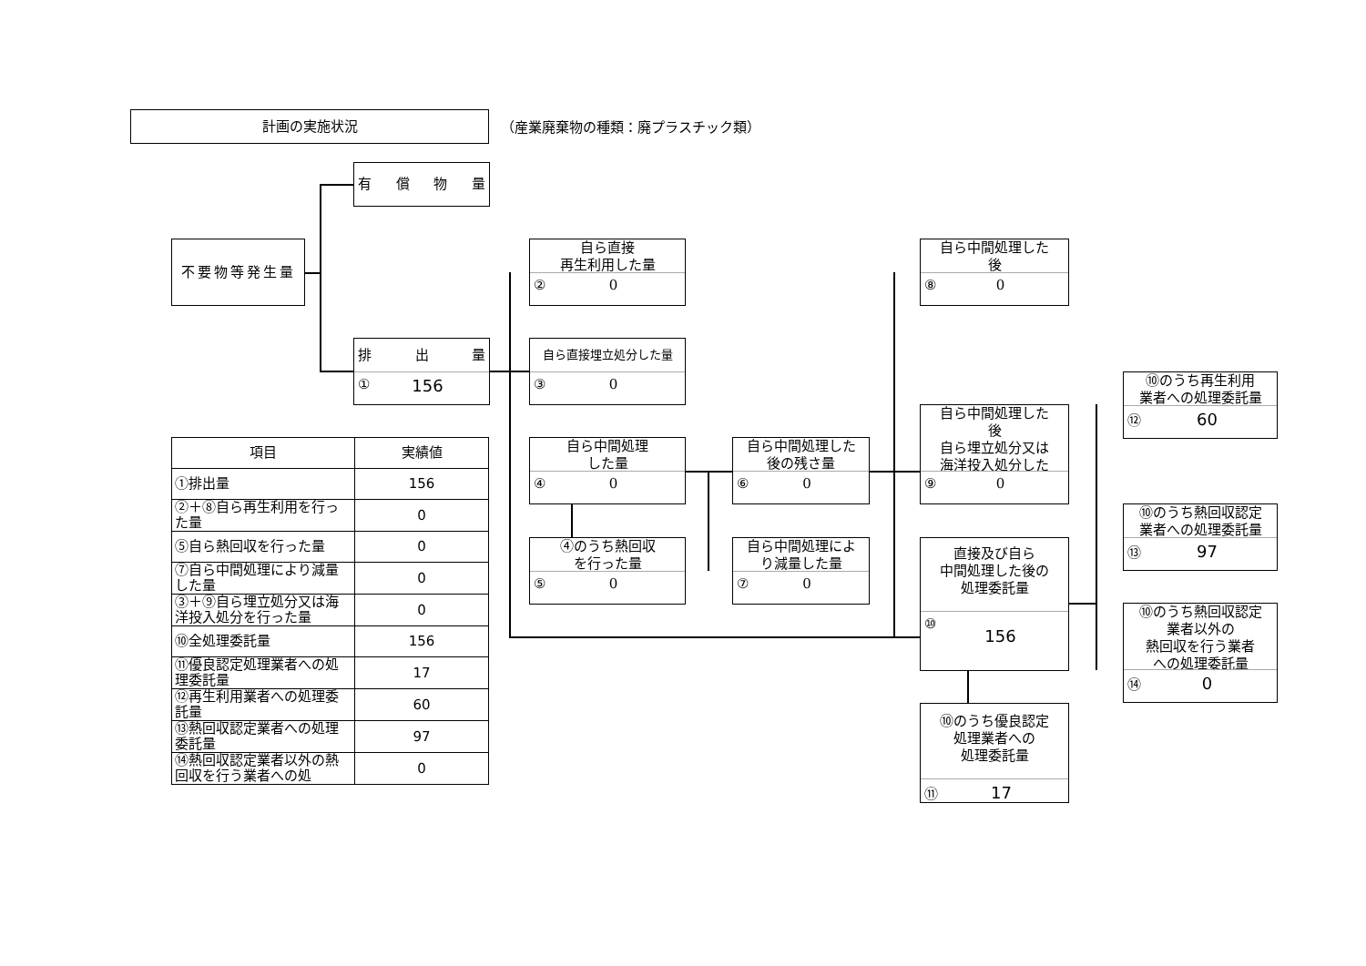計画の実施状況
（産業廃棄物の種類：廃プラスチック類）
不要物等発生量
有 償 物 量
排 出 量
① 156
自ら直接
再生利用した量
② 0
自ら直接埋立処分した量
③ 0
自ら中間処理
した量
④ 0
④のうち熱回収
を行った量
⑤ 0
自ら中間処理した
後の残さ量
⑥ 0
自ら中間処理によ
り減量した量
⑦ 0
自ら中間処理した
後
⑧ 0
自ら中間処理した
後
自ら埋立処分又は
海洋投入処分した
⑨ 0
直接及び自ら
中間処理した後の
処理委託量
⑩ 156
⑩のうち優良認定
処理業者への
処理委託量
⑪ 17
⑩のうち再生利用
業者への処理委託量
⑫ 60
⑩のうち熱回収認定
業者への処理委託量
⑬ 97
⑩のうち熱回収認定
業者以外の
熱回収を行う業者
への処理委託量
⑭ 0
| 項目 | 実績値 |
| ①排出量 | 156 |
| ②＋⑧自ら再生利用を行った量 | 0 |
| ⑤自ら熱回収を行った量 | 0 |
| ⑦自ら中間処理により減量した量 | 0 |
| ③＋⑨自ら埋立処分又は海洋投入処分を行った量 | 0 |
| ⑩全処理委託量 | 156 |
| ⑪優良認定処理業者への処理委託量 | 17 |
| ⑫再生利用業者への処理委託量 | 60 |
| ⑬熱回収認定業者への処理委託量 | 97 |
| ⑭熱回収認定業者以外の熱回収を行う業者への処 | 0 |